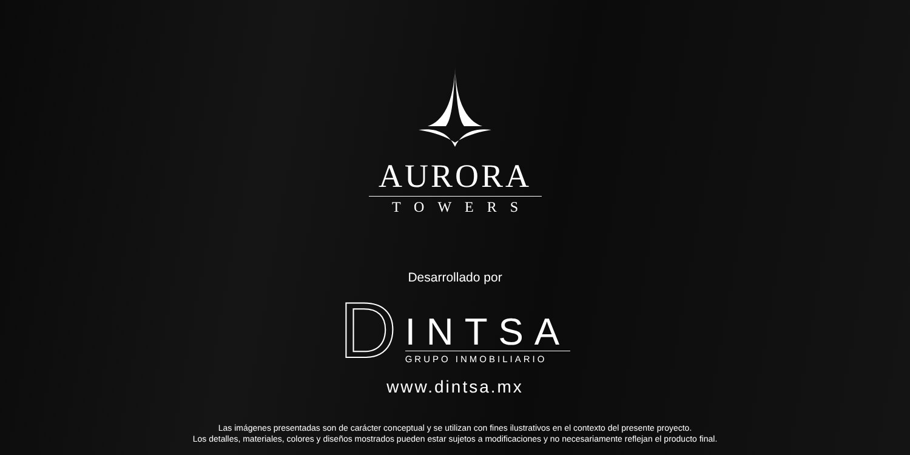AURORA
TOWERS
Desarrollado por
D
INTSA
GRUPO INMOBILIARIO
www.dintsa.mx
Las imágenes presentadas son de carácter conceptual y se utilizan con fines ilustrativos en el contexto del presente proyecto.
Los detalles, materiales, colores y diseños mostrados pueden estar sujetos a modificaciones y no necesariamente reflejan el producto final.